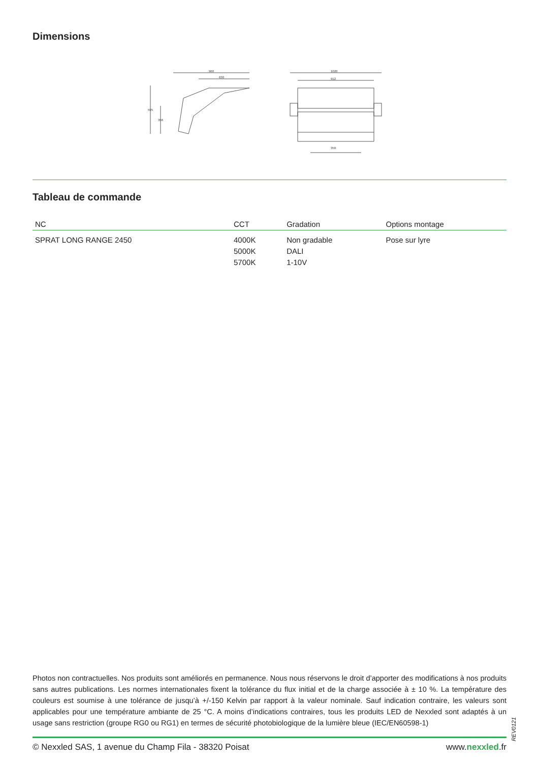Dimensions
960
630
595
356
1020
912
350
Tableau de commande
| NC | CCT | Gradation | Options montage |
| --- | --- | --- | --- |
| SPRAT LONG RANGE 2450 | 4000K 5000K 5700K | Non gradable DALI 1-10V | Pose sur lyre |
Photos non contractuelles. Nos produits sont améliorés en permanence. Nous nous réservons le droit d’apporter des modifications à nos produits sans autres publications. Les normes internationales fixent la tolérance du flux initial et de la charge associée à ± 10 %. La température des couleurs est soumise à une tolérance de jusqu’à +/-150 Kelvin par rapport à la valeur nominale. Sauf indication contraire, les valeurs sont applicables pour une température ambiante de 25 °C. A moins d’indications contraires, tous les produits LED de Nexxled sont adaptés à un usage sans restriction (groupe RG0 ou RG1) en termes de sécurité photobiologique de la lumière bleue (IEC/EN60598-1)
REV0121
© Nexxled SAS, 1 avenue du Champ Fila - 38320 Poisat www.nexxled.fr